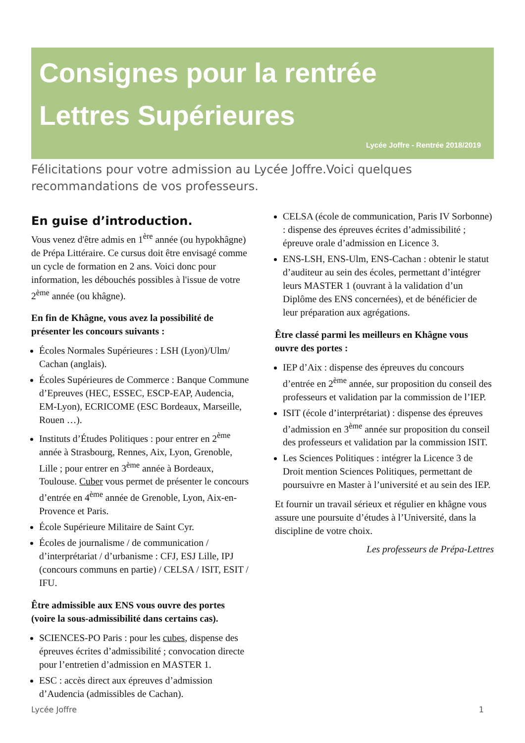Consignes pour la rentrée
Lettres Supérieures
Lycée Joffre - Rentrée 2018/2019
Félicitations pour votre admission au Lycée Joffre.Voici quelques recommandations de vos professeurs.
En guise d’introduction.
Vous venez d'être admis en 1<sup>ère</sup> année (ou hypokhâgne) de Prépa Littéraire. Ce cursus doit être envisagé comme un cycle de formation en 2 ans. Voici donc pour information, les débouchés possibles à l'issue de votre 2<sup>ème</sup> année (ou khâgne).
En fin de Khâgne, vous avez la possibilité de présenter les concours suivants :
Écoles Normales Supérieures : LSH (Lyon)/Ulm/ Cachan (anglais).
Écoles Supérieures de Commerce : Banque Commune d’Epreuves (HEC, ESSEC, ESCP-EAP, Audencia, EM-Lyon), ECRICOME (ESC Bordeaux, Marseille, Rouen …).
Instituts d’Études Politiques : pour entrer en 2<sup>ème</sup> année à Strasbourg, Rennes, Aix, Lyon, Grenoble, Lille ; pour entrer en 3<sup>ème</sup> année à Bordeaux, Toulouse. Cuber vous permet de présenter le concours d’entrée en 4<sup>ème</sup> année de Grenoble, Lyon, Aix-en-Provence et Paris.
École Supérieure Militaire de Saint Cyr.
Écoles de journalisme / de communication / d’interprétariat / d’urbanisme : CFJ, ESJ Lille, IPJ (concours communs en partie) / CELSA / ISIT, ESIT / IFU.
Être admissible aux ENS vous ouvre des portes (voire la sous-admissibilité dans certains cas).
SCIENCES-PO Paris : pour les cubes, dispense des épreuves écrites d’admissibilité ; convocation directe pour l’entretien d’admission en MASTER 1.
ESC : accès direct aux épreuves d’admission d’Audencia (admissibles de Cachan).
CELSA (école de communication, Paris IV Sorbonne) : dispense des épreuves écrites d’admissibilité ; épreuve orale d’admission en Licence 3.
ENS-LSH, ENS-Ulm, ENS-Cachan : obtenir le statut d’auditeur au sein des écoles, permettant d’intégrer leurs MASTER 1 (ouvrant à la validation d’un Diplôme des ENS concernées), et de bénéficier de leur préparation aux agrégations.
Être classé parmi les meilleurs en Khâgne vous ouvre des portes :
IEP d’Aix : dispense des épreuves du concours d’entrée en 2<sup>ème</sup> année, sur proposition du conseil des professeurs et validation par la commission de l’IEP.
ISIT (école d’interprétariat) : dispense des épreuves d’admission en 3<sup>ème</sup> année sur proposition du conseil des professeurs et validation par la commission ISIT.
Les Sciences Politiques : intégrer la Licence 3 de Droit mention Sciences Politiques, permettant de poursuivre en Master à l’université et au sein des IEP.
Et fournir un travail sérieux et régulier en khâgne vous assure une poursuite d’études à l’Université, dans la discipline de votre choix.
Les professeurs de Prépa-Lettres
Lycée Joffre 1